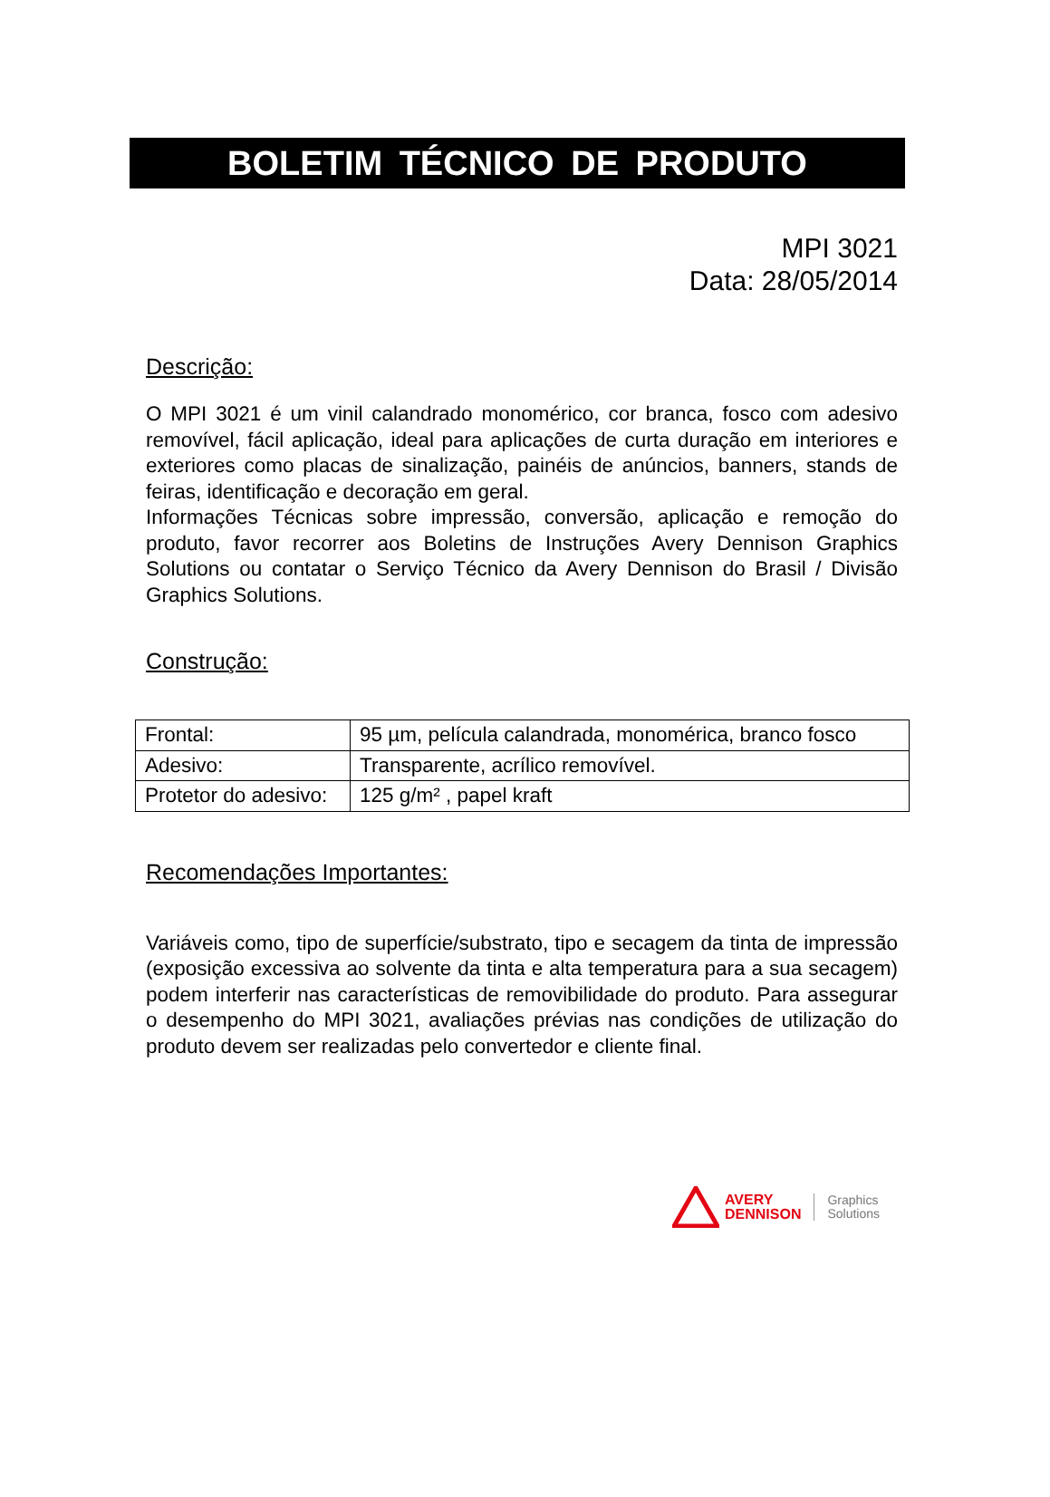BOLETIM TÉCNICO DE PRODUTO
MPI 3021
Data: 28/05/2014
Descrição:
O MPI 3021 é um vinil calandrado monomérico, cor branca, fosco com adesivo removível, fácil aplicação, ideal para aplicações de curta duração em interiores e exteriores como placas de sinalização, painéis de anúncios, banners, stands de feiras, identificação e decoração em geral.
Informações Técnicas sobre impressão, conversão, aplicação e remoção do produto, favor recorrer aos Boletins de Instruções Avery Dennison Graphics Solutions ou contatar o Serviço Técnico da Avery Dennison do Brasil / Divisão Graphics Solutions.
Construção:
| Frontal: | 95 µm, película calandrada, monomérica, branco fosco |
| Adesivo: | Transparente, acrílico removível. |
| Protetor do adesivo: | 125 g/m² , papel kraft |
Recomendações Importantes:
Variáveis como, tipo de superfície/substrato, tipo e secagem da tinta de impressão (exposição excessiva ao solvente da tinta e alta temperatura para a sua secagem) podem interferir nas características de removibilidade do produto. Para assegurar o desempenho do MPI 3021, avaliações prévias nas condições de utilização do produto devem ser realizadas pelo convertedor e cliente final.
AVERY
DENNISON
Graphics
Solutions